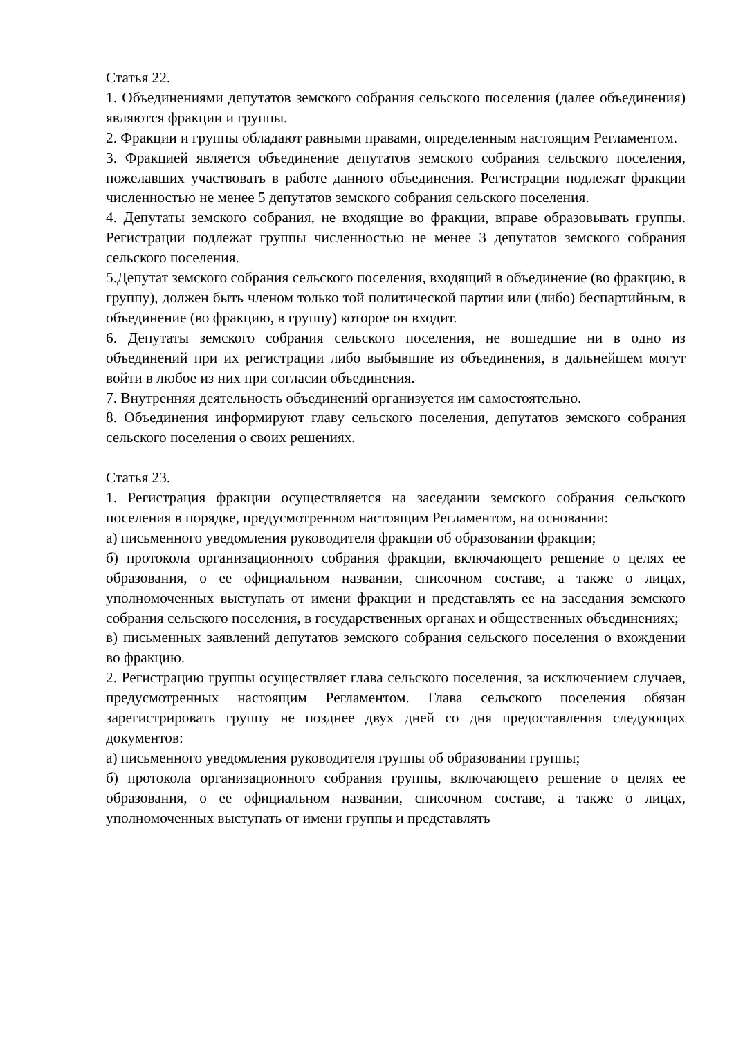Статья 22.
1. Объединениями депутатов земского собрания сельского поселения (далее объединения) являются фракции и группы.
2. Фракции и группы обладают равными правами, определенным настоящим Регламентом.
3. Фракцией является объединение депутатов земского собрания сельского поселения, пожелавших участвовать в работе данного объединения. Регистрации подлежат фракции численностью не менее 5 депутатов земского собрания сельского поселения.
4. Депутаты земского собрания, не входящие во фракции, вправе образовывать группы. Регистрации подлежат группы численностью не менее 3 депутатов земского собрания сельского поселения.
5.Депутат земского собрания сельского поселения, входящий в объединение (во фракцию, в группу), должен быть членом только той политической партии или (либо) беспартийным, в объединение (во фракцию, в группу) которое он входит.
6. Депутаты земского собрания сельского поселения, не вошедшие ни в одно из объединений при их регистрации либо выбывшие из объединения, в дальнейшем могут войти в любое из них при согласии объединения.
7. Внутренняя деятельность объединений организуется им самостоятельно.
8. Объединения информируют главу сельского поселения, депутатов земского собрания сельского поселения о своих решениях.
Статья 23.
1. Регистрация фракции осуществляется на заседании земского собрания сельского поселения в порядке, предусмотренном настоящим Регламентом, на основании:
а) письменного уведомления руководителя фракции об образовании фракции;
б) протокола организационного собрания фракции, включающего решение о целях ее образования, о ее официальном названии, списочном составе, а также о лицах, уполномоченных выступать от имени фракции и представлять ее на заседания земского собрания сельского поселения, в государственных органах и общественных объединениях;
в) письменных заявлений депутатов земского собрания сельского поселения о вхождении во фракцию.
2. Регистрацию группы осуществляет глава сельского поселения, за исключением случаев, предусмотренных настоящим Регламентом. Глава сельского поселения обязан зарегистрировать группу не позднее двух дней со дня предоставления следующих документов:
а) письменного уведомления руководителя группы об образовании группы;
б) протокола организационного собрания группы, включающего решение о целях ее образования, о ее официальном названии, списочном составе, а также о лицах, уполномоченных выступать от имени группы и представлять